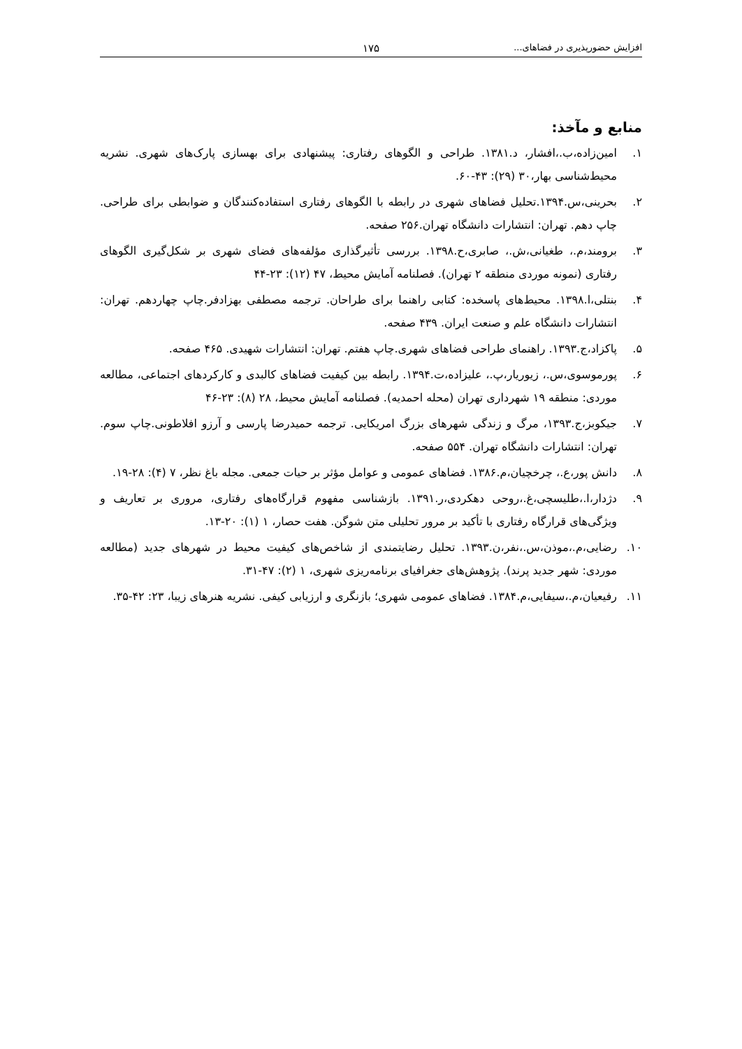افزایش حضورپذیری در فضاهای... ۱۷۵
منابع و مآخذ:
۱. امین‌زاده،ب.،افشار، د.۱۳۸۱. طراحی و الگوهای رفتاری: پیشنهادی برای بهسازی پارک‌های شهری. نشریه محیط‌شناسی بهار،۳۰ (۲۹): ۴۳-۶۰.
۲. بحرینی،س.۱۳۹۴.تحلیل فضاهای شهری در رابطه با الگوهای رفتاری استفاده‌کنندگان و ضوابطی برای طراحی. چاپ دهم. تهران: انتشارات دانشگاه تهران.۲۵۶ صفحه.
۳. برومند،م.، طغیانی،ش.، صابری،ح.۱۳۹۸. بررسی تأثیرگذاری مؤلفه‌های فضای شهری بر شکل‌گیری الگوهای رفتاری (نمونه موردی منطقه ۲ تهران). فصلنامه آمایش محیط، ۴۷ (۱۲): ۲۳-۴۴
۴. بنتلی،ا.۱۳۹۸. محیط‌های پاسخده: کتابی راهنما برای طراحان. ترجمه مصطفی بهزادفر.چاپ چهاردهم. تهران: انتشارات دانشگاه علم و صنعت ایران. ۴۳۹ صفحه.
۵. پاکزاد،ج.۱۳۹۳. راهنمای طراحی فضاهای شهری.چاپ هفتم. تهران: انتشارات شهیدی. ۴۶۵ صفحه.
۶. پورموسوی،س.، زیوریار،پ.، علیزاده،ت.۱۳۹۴. رابطه بین کیفیت فضاهای کالبدی و کارکردهای اجتماعی، مطالعه موردی: منطقه ۱۹ شهرداری تهران (محله احمدیه). فصلنامه آمایش محیط، ۲۸ (۸): ۲۳-۴۶
۷. جیکوبز،ج.۱۳۹۳، مرگ و زندگی شهرهای بزرگ امریکایی. ترجمه حمیدرضا پارسی و آرزو افلاطونی.چاپ سوم. تهران: انتشارات دانشگاه تهران. ۵۵۴ صفحه.
۸. دانش پور،ع.، چرخچیان،م.۱۳۸۶. فضاهای عمومی و عوامل مؤثر بر حیات جمعی. مجله باغ نظر، ۷ (۴): ۲۸-۱۹.
۹. دژدار،ا.،طلیسچی،غ.،روحی دهکردی،ر.۱۳۹۱. بازشناسی مفهوم قرارگاه‌های رفتاری، مروری بر تعاریف و ویژگی‌های قرارگاه رفتاری با تأکید بر مرور تحلیلی متن شوگن. هفت حصار، ۱ (۱): ۲۰-۱۳.
۱۰. رضایی،م.،موذن،س.،نفر،ن.۱۳۹۳. تحلیل رضایتمندی از شاخص‌های کیفیت محیط در شهرهای جدید (مطالعه موردی: شهر جدید پرند). پژوهش‌های جغرافیای برنامه‌ریزی شهری، ۱ (۲): ۴۷-۳۱.
۱۱. رفیعیان،م.،سیفایی،م.۱۳۸۴. فضاهای عمومی شهری؛ بازنگری و ارزیابی کیفی. نشریه هنرهای زیبا، ۲۳: ۴۲-۳۵.